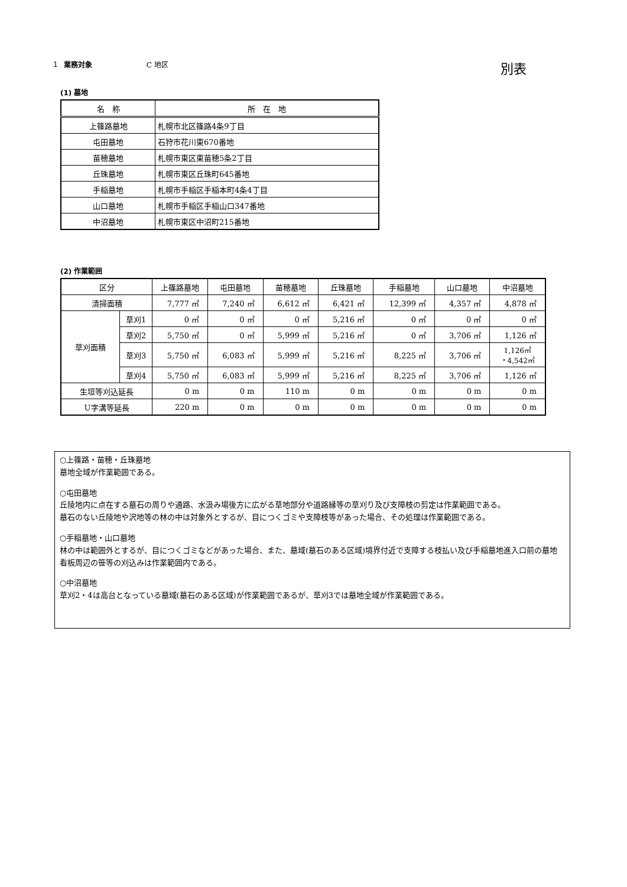1 業務対象 C 地区
別表
(1) 墓地
| 名 称 | 所 在 地 |
| --- | --- |
| 上篠路墓地 | 札幌市北区篠路4条9丁目 |
| 屯田墓地 | 石狩市花川東670番地 |
| 苗穂墓地 | 札幌市東区東苗穂5条2丁目 |
| 丘珠墓地 | 札幌市東区丘珠町645番地 |
| 手稲墓地 | 札幌市手稲区手稲本町4条4丁目 |
| 山口墓地 | 札幌市手稲区手稲山口347番地 |
| 中沼墓地 | 札幌市東区中沼町215番地 |
(2) 作業範囲
| 区分 | | 上篠路墓地 | 屯田墓地 | 苗穂墓地 | 丘珠墓地 | 手稲墓地 | 山口墓地 | 中沼墓地 |
| --- | --- | --- | --- | --- | --- | --- | --- | --- |
| 清掃面積 | | 7,777 ㎡ | 7,240 ㎡ | 6,612 ㎡ | 6,421 ㎡ | 12,399 ㎡ | 4,357 ㎡ | 4,878 ㎡ |
| 草刈面積 | 草刈1 | 0 ㎡ | 0 ㎡ | 0 ㎡ | 5,216 ㎡ | 0 ㎡ | 0 ㎡ | 0 ㎡ |
| | 草刈2 | 5,750 ㎡ | 0 ㎡ | 5,999 ㎡ | 5,216 ㎡ | 0 ㎡ | 3,706 ㎡ | 1,126 ㎡ |
| | 草刈3 | 5,750 ㎡ | 6,083 ㎡ | 5,999 ㎡ | 5,216 ㎡ | 8,225 ㎡ | 3,706 ㎡ | 1,126㎡ ・4,542㎡ |
| | 草刈4 | 5,750 ㎡ | 6,083 ㎡ | 5,999 ㎡ | 5,216 ㎡ | 8,225 ㎡ | 3,706 ㎡ | 1,126 ㎡ |
| 生垣等刈込延長 | | 0 m | 0 m | 110 m | 0 m | 0 m | 0 m | 0 m |
| U字溝等延長 | | 220 m | 0 m | 0 m | 0 m | 0 m | 0 m | 0 m |
○上篠路・苗穂・丘珠墓地
墓地全域が作業範囲である。
○屯田墓地
丘陵地内に点在する墓石の周りや通路、水汲み場後方に広がる草地部分や道路縁等の草刈り及び支障枝の剪定は作業範囲である。
墓石のない丘陵地や沢地等の林の中は対象外とするが、目につくゴミや支障枝等があった場合、その処理は作業範囲である。
○手稲墓地・山口墓地
林の中は範囲外とするが、目につくゴミなどがあった場合、また、墓域(墓石のある区域)境界付近で支障する枝払い及び手稲墓地進入口前の墓地看板周辺の笹等の刈込みは作業範囲内である。
○中沼墓地
草刈2・4は高台となっている墓域(墓石のある区域)が作業範囲であるが、草刈3では墓地全域が作業範囲である。